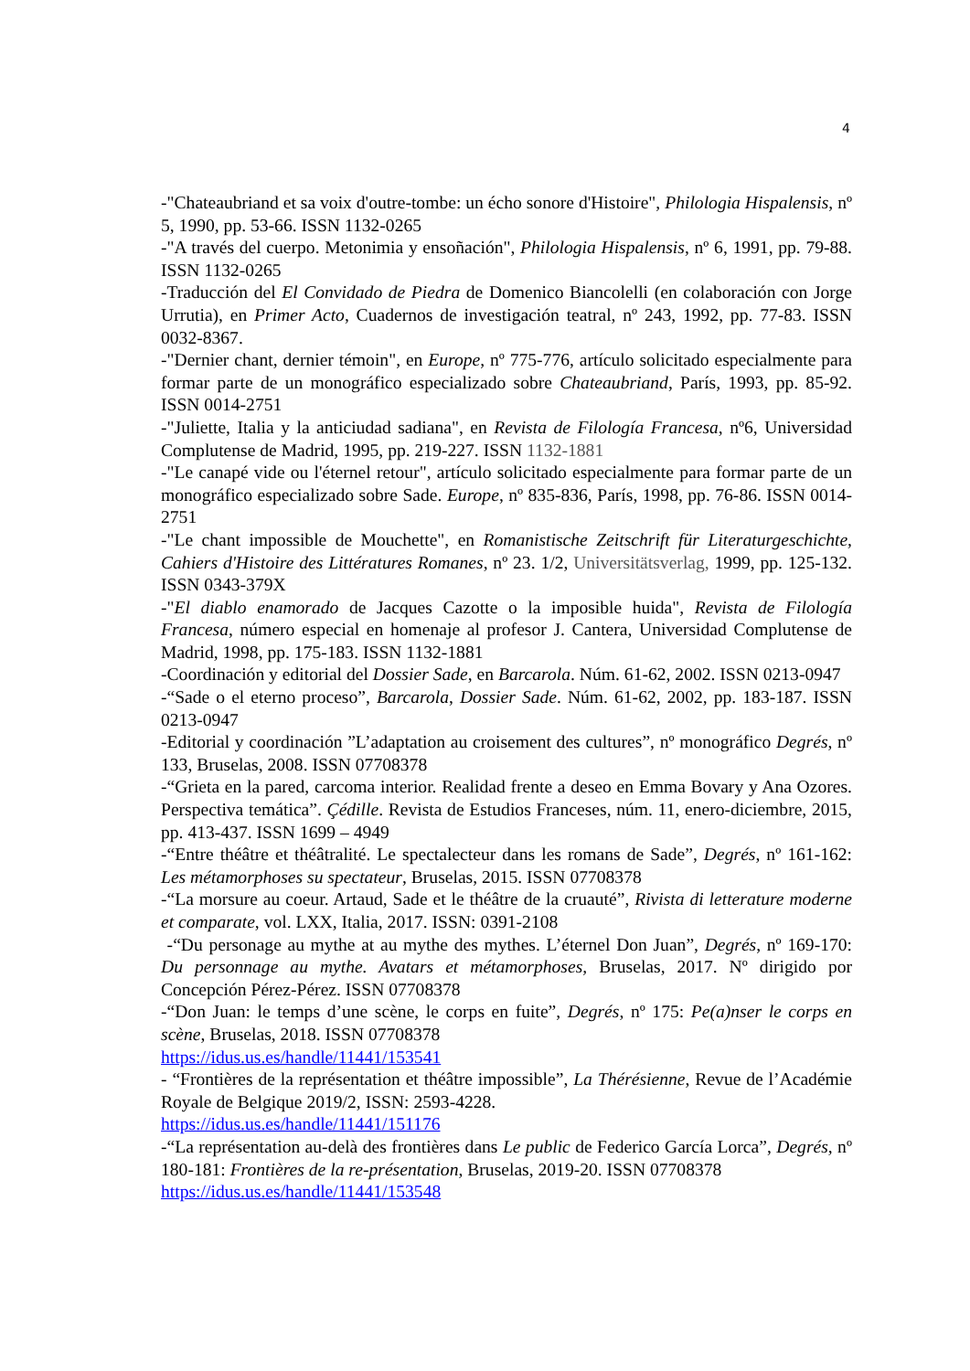4
-"Chateaubriand et sa voix d'outre-tombe: un écho sonore d'Histoire", Philologia Hispalensis, nº 5, 1990, pp. 53-66. ISSN 1132-0265
-"A través del cuerpo. Metonimia y ensoñación", Philologia Hispalensis, nº 6, 1991, pp. 79-88. ISSN 1132-0265
-Traducción del El Convidado de Piedra de Domenico Biancolelli (en colaboración con Jorge Urrutia), en Primer Acto, Cuadernos de investigación teatral, nº 243, 1992, pp. 77-83. ISSN 0032-8367.
-"Dernier chant, dernier témoin", en Europe, nº 775-776, artículo solicitado especialmente para formar parte de un monográfico especializado sobre Chateaubriand, París, 1993, pp. 85-92. ISSN 0014-2751
-"Juliette, Italia y la anticiudad sadiana", en Revista de Filología Francesa, nº6, Universidad Complutense de Madrid, 1995, pp. 219-227. ISSN 1132-1881
-"Le canapé vide ou l'éternel retour", artículo solicitado especialmente para formar parte de un monográfico especializado sobre Sade. Europe, nº 835-836, París, 1998, pp. 76-86. ISSN 0014-2751
-"Le chant impossible de Mouchette", en Romanistische Zeitschrift für Literaturgeschichte, Cahiers d'Histoire des Littératures Romanes, nº 23. 1/2, Universitätsverlag, 1999, pp. 125-132. ISSN 0343-379X
-"El diablo enamorado de Jacques Cazotte o la imposible huida", Revista de Filología Francesa, número especial en homenaje al profesor J. Cantera, Universidad Complutense de Madrid, 1998, pp. 175-183. ISSN 1132-1881
-Coordinación y editorial del Dossier Sade, en Barcarola. Núm. 61-62, 2002. ISSN 0213-0947
-“Sade o el eterno proceso”, Barcarola, Dossier Sade. Núm. 61-62, 2002, pp. 183-187. ISSN 0213-0947
-Editorial y coordinación ”L’adaptation au croisement des cultures”, nº monográfico Degrés, nº 133, Bruselas, 2008. ISSN 07708378
-“Grieta en la pared, carcoma interior. Realidad frente a deseo en Emma Bovary y Ana Ozores. Perspectiva temática”. Çédille. Revista de Estudios Franceses, núm. 11, enero-diciembre, 2015, pp. 413-437. ISSN 1699 – 4949
-“Entre théâtre et théâtralité. Le spectalecteur dans les romans de Sade”, Degrés, nº 161-162: Les métamorphoses su spectateur, Bruselas, 2015. ISSN 07708378
-“La morsure au coeur. Artaud, Sade et le théâtre de la cruauté”, Rivista di letterature moderne et comparate, vol. LXX, Italia, 2017. ISSN: 0391-2108
-“Du personage au mythe at au mythe des mythes. L’éternel Don Juan”, Degrés, nº 169-170: Du personnage au mythe. Avatars et métamorphoses, Bruselas, 2017. Nº dirigido por Concepción Pérez-Pérez. ISSN 07708378
-“Don Juan: le temps d’une scène, le corps en fuite”, Degrés, nº 175: Pe(a)nser le corps en scène, Bruselas, 2018. ISSN 07708378
https://idus.us.es/handle/11441/153541
- “Frontières de la représentation et théâtre impossible”, La Thérésienne, Revue de l’Académie Royale de Belgique 2019/2, ISSN: 2593-4228.
https://idus.us.es/handle/11441/151176
-“La représentation au-delà des frontières dans Le public de Federico García Lorca”, Degrés, nº 180-181: Frontières de la re-présentation, Bruselas, 2019-20. ISSN 07708378
https://idus.us.es/handle/11441/153548